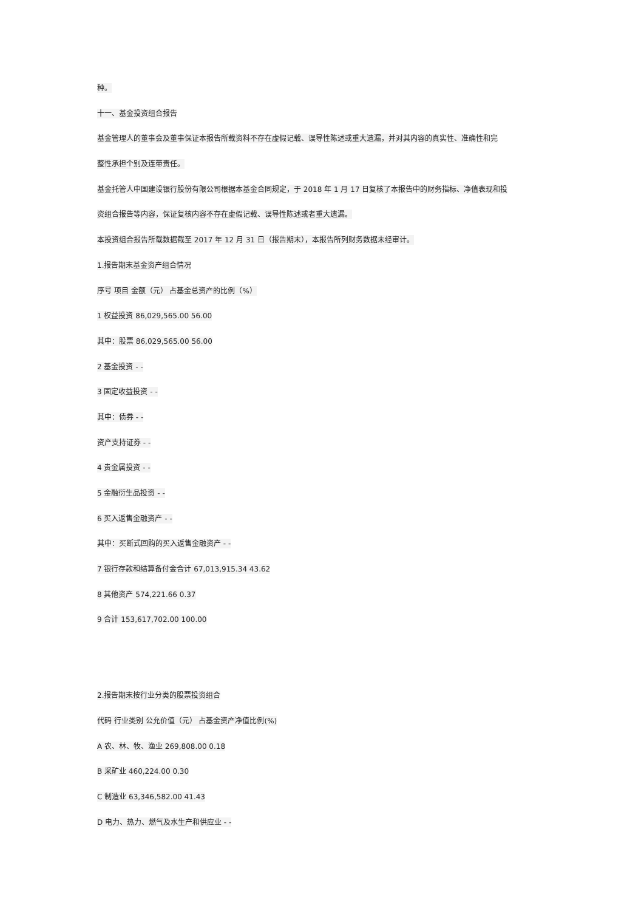种。
十一、基金投资组合报告
基金管理人的董事会及董事保证本报告所载资料不存在虚假记载、误导性陈述或重大遗漏，并对其内容的真实性、准确性和完
整性承担个别及连带责任。
基金托管人中国建设银行股份有限公司根据本基金合同规定，于 2018 年 1 月 17 日复核了本报告中的财务指标、净值表现和投
资组合报告等内容，保证复核内容不存在虚假记载、误导性陈述或者重大遗漏。
本投资组合报告所载数据截至 2017 年 12 月 31 日（报告期末），本报告所列财务数据未经审计。
1.报告期末基金资产组合情况
序号 项目 金额（元） 占基金总资产的比例（%）
1 权益投资 86,029,565.00 56.00
其中：股票 86,029,565.00 56.00
2 基金投资 - -
3 固定收益投资 - -
其中：债券 - -
资产支持证券 - -
4 贵金属投资 - -
5 金融衍生品投资 - -
6 买入返售金融资产 - -
其中：买断式回购的买入返售金融资产 - -
7 银行存款和结算备付金合计 67,013,915.34 43.62
8 其他资产 574,221.66 0.37
9 合计 153,617,702.00 100.00
2.报告期末按行业分类的股票投资组合
代码 行业类别 公允价值（元） 占基金资产净值比例(%)
A 农、林、牧、渔业 269,808.00 0.18
B 采矿业 460,224.00 0.30
C 制造业 63,346,582.00 41.43
D 电力、热力、燃气及水生产和供应业 - -